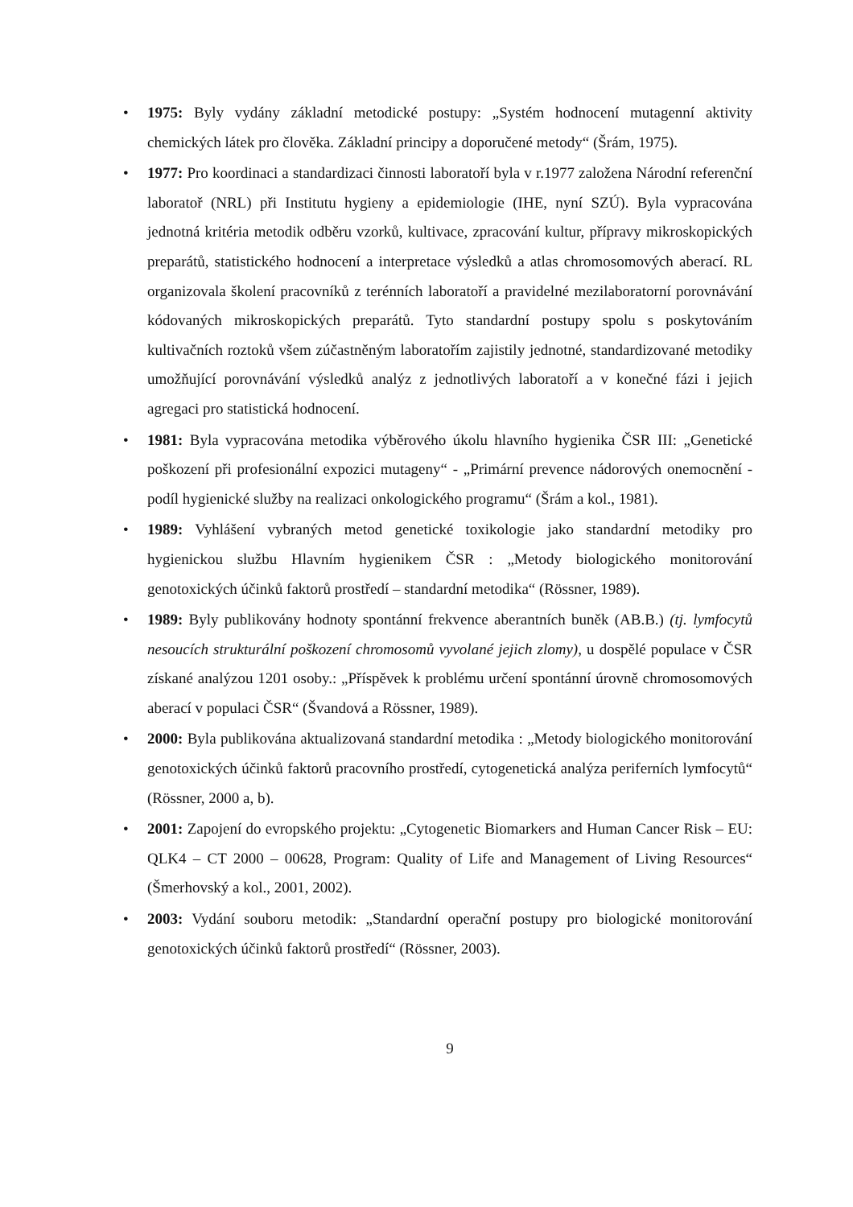• 1975: Byly vydány základní metodické postupy: „Systém hodnocení mutagenní aktivity chemických látek pro člověka. Základní principy a doporučené metody“ (Šrám, 1975).
• 1977: Pro koordinaci a standardizaci činnosti laboratoří byla v r.1977 založena Národní referenční laboratoř (NRL) při Institutu hygieny a epidemiologie (IHE, nyní SZÚ). Byla vypracována jednotná kritéria metodik odběru vzorků, kultivace, zpracování kultur, přípravy mikroskopických preparátů, statistického hodnocení a interpretace výsledků a atlas chromosomových aberací. RL organizovala školení pracovníků z terénních laboratoří a pravidelné mezilaboratorní porovnávání kódovaných mikroskopických preparátů. Tyto standardní postupy spolu s poskytováním kultivačních roztoků všem zúčastněným laboratořím zajistily jednotné, standardizované metodiky umožňující porovnávání výsledků analýz z jednotlivých laboratoří a v konečné fázi i jejich agregaci pro statistická hodnocení.
• 1981: Byla vypracována metodika výběrového úkolu hlavního hygienika ČSR III: „Genetické poškození při profesionální expozici mutageny“ - „Primární prevence nádorových onemocnění - podíl hygienické služby na realizaci onkologického programu“ (Šrám a kol., 1981).
• 1989: Vyhlášení vybraných metod genetické toxikologie jako standardní metodiky pro hygienickou službu Hlavním hygienikem ČSR : „Metody biologického monitorování genotoxických účinků faktorů prostředí – standardní metodika“ (Rössner, 1989).
• 1989: Byly publikovány hodnoty spontánní frekvence aberantních buněk (AB.B.) (tj. lymfocytů nesoucích strukturální poškození chromosomů vyvolané jejich zlomy), u dospělé populace v ČSR získané analýzou 1201 osoby.: „Příspěvek k problému určení spontánní úrovně chromosomových aberací v populaci ČSR“ (Švandová a Rössner, 1989).
• 2000: Byla publikována aktualizovaná standardní metodika : „Metody biologického monitorování genotoxických účinků faktorů pracovního prostředí, cytogenetická analýza periferních lymfocytů“ (Rössner, 2000 a, b).
• 2001: Zapojení do evropského projektu: „Cytogenetic Biomarkers and Human Cancer Risk – EU: QLK4 – CT 2000 – 00628, Program: Quality of Life and Management of Living Resources“ (Šmerhovský a kol., 2001, 2002).
• 2003: Vydání souboru metodik: „Standardní operační postupy pro biologické monitorování genotoxických účinků faktorů prostředí“ (Rössner, 2003).
9